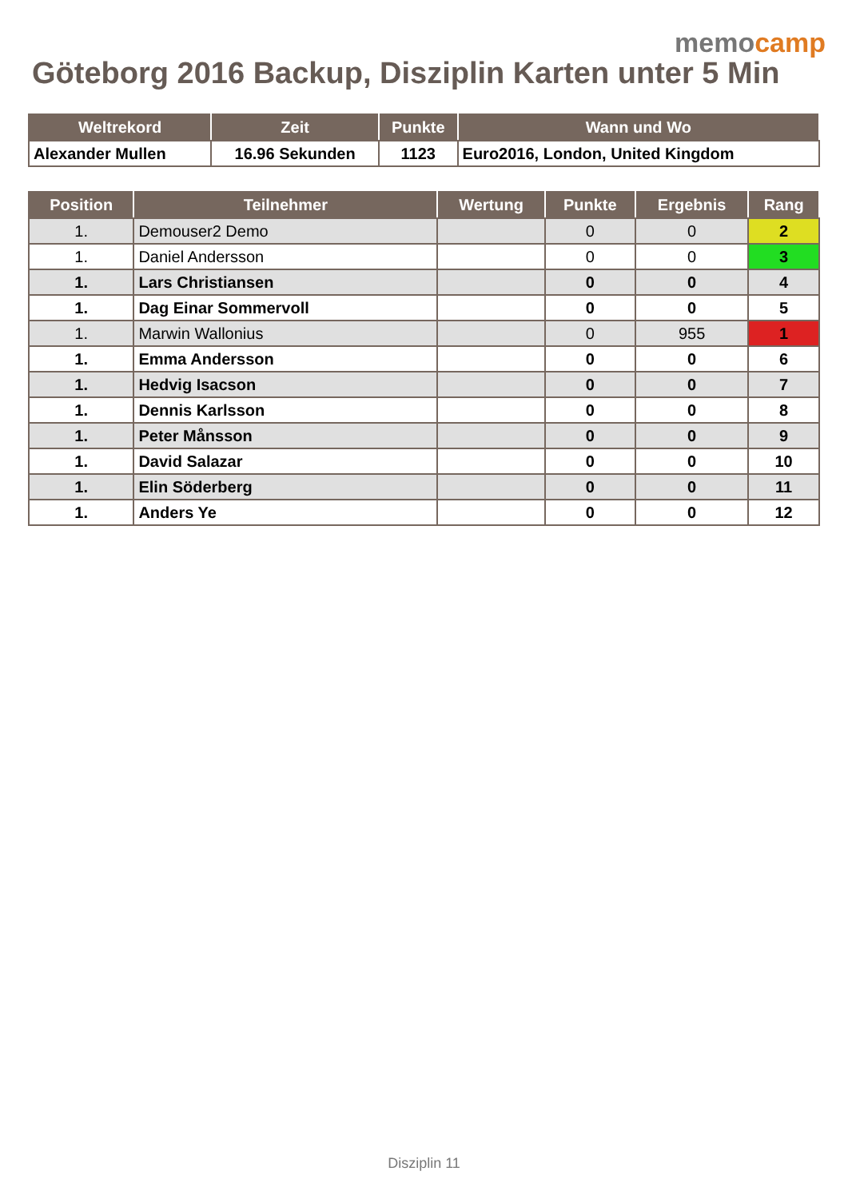memocamp
Göteborg 2016 Backup, Disziplin Karten unter 5 Min
| Weltrekord | Zeit | Punkte | Wann und Wo |
| --- | --- | --- | --- |
| Alexander Mullen | 16.96 Sekunden | 1123 | Euro2016, London, United Kingdom |
| Position | Teilnehmer | Wertung | Punkte | Ergebnis | Rang |
| --- | --- | --- | --- | --- | --- |
| 1. | Demouser2 Demo | | 0 | 0 | 2 |
| 1. | Daniel Andersson | | 0 | 0 | 3 |
| 1. | Lars Christiansen | | 0 | 0 | 4 |
| 1. | Dag Einar Sommervoll | | 0 | 0 | 5 |
| 1. | Marwin Wallonius | | 0 | 955 | 1 |
| 1. | Emma Andersson | | 0 | 0 | 6 |
| 1. | Hedvig Isacson | | 0 | 0 | 7 |
| 1. | Dennis Karlsson | | 0 | 0 | 8 |
| 1. | Peter Månsson | | 0 | 0 | 9 |
| 1. | David Salazar | | 0 | 0 | 10 |
| 1. | Elin Söderberg | | 0 | 0 | 11 |
| 1. | Anders Ye | | 0 | 0 | 12 |
Disziplin 11